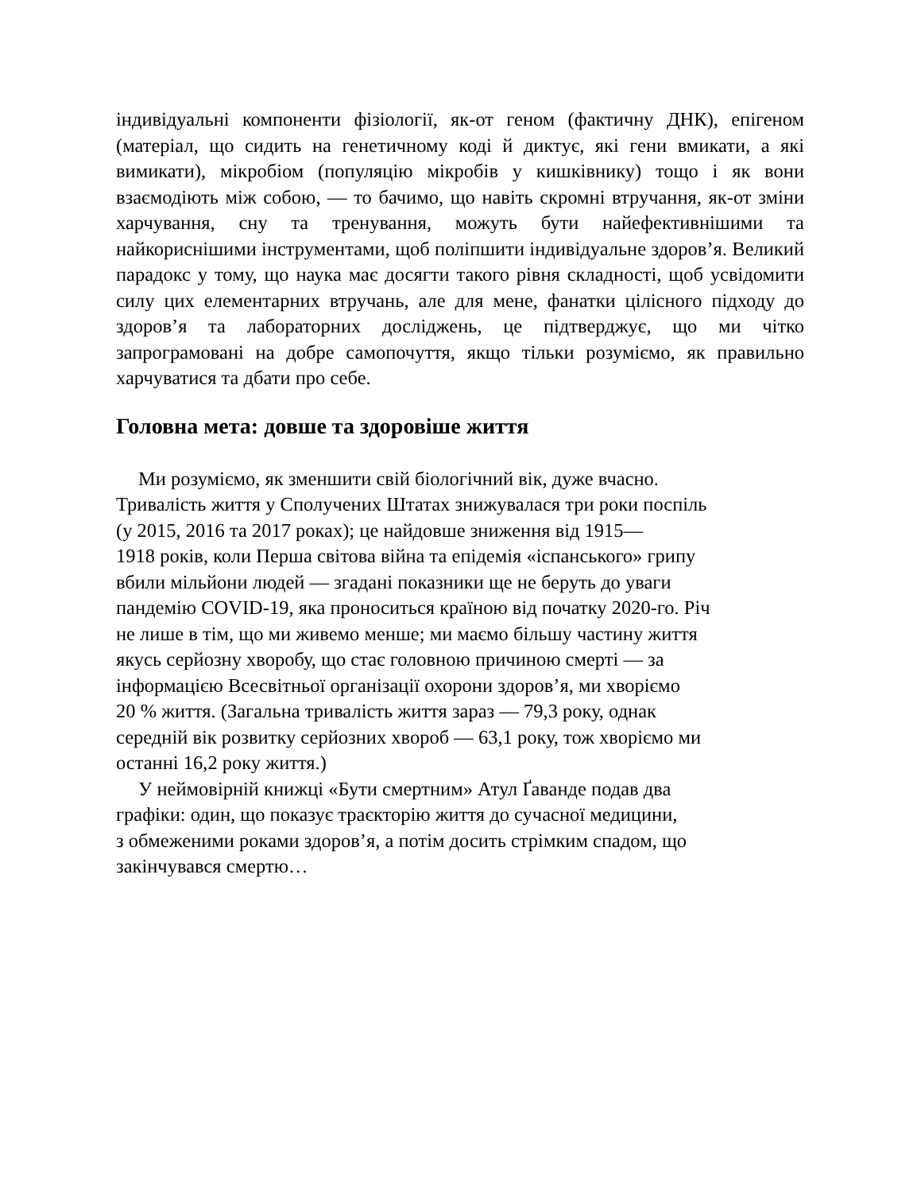індивідуальні компоненти фізіології, як-от геном (фактичну ДНК), епігеном (матеріал, що сидить на генетичному коді й диктує, які гени вмикати, а які вимикати), мікробіом (популяцію мікробів у кишківнику) тощо і як вони взаємодіють між собою, — то бачимо, що навіть скромні втручання, як-от зміни харчування, сну та тренування, можуть бути найефективнішими та найкориснішими інструментами, щоб поліпшити індивідуальне здоров’я. Великий парадокс у тому, що наука має досягти такого рівня складності, щоб усвідомити силу цих елементарних втручань, але для мене, фанатки цілісного підходу до здоров’я та лабораторних досліджень, це підтверджує, що ми чітко запрограмовані на добре самопочуття, якщо тільки розуміємо, як правильно харчуватися та дбати про себе.
Головна мета: довше та здоровіше життя
Ми розуміємо, як зменшити свій біологічний вік, дуже вчасно.
Тривалість життя у Сполучених Штатах знижувалася три роки поспіль
(у 2015, 2016 та 2017 роках); це найдовше зниження від 1915—
1918 років, коли Перша світова війна та епідемія «іспанського» грипу
вбили мільйони людей — згадані показники ще не беруть до уваги
пандемію COVID-19, яка проноситься країною від початку 2020-го. Річ
не лише в тім, що ми живемо менше; ми маємо більшу частину життя
якусь серйозну хворобу, що стає головною причиною смерті — за
інформацією Всесвітньої організації охорони здоров’я, ми хворіємо
20 % життя. (Загальна тривалість життя зараз — 79,3 року, однак
середній вік розвитку серйозних хвороб — 63,1 року, тож хворіємо ми
останні 16,2 року життя.)
У неймовірній книжці «Бути смертним» Атул Ґаванде подав два
графіки: один, що показує траєкторію життя до сучасної медицини,
з обмеженими роками здоров’я, а потім досить стрімким спадом, що
закінчувався смертю…